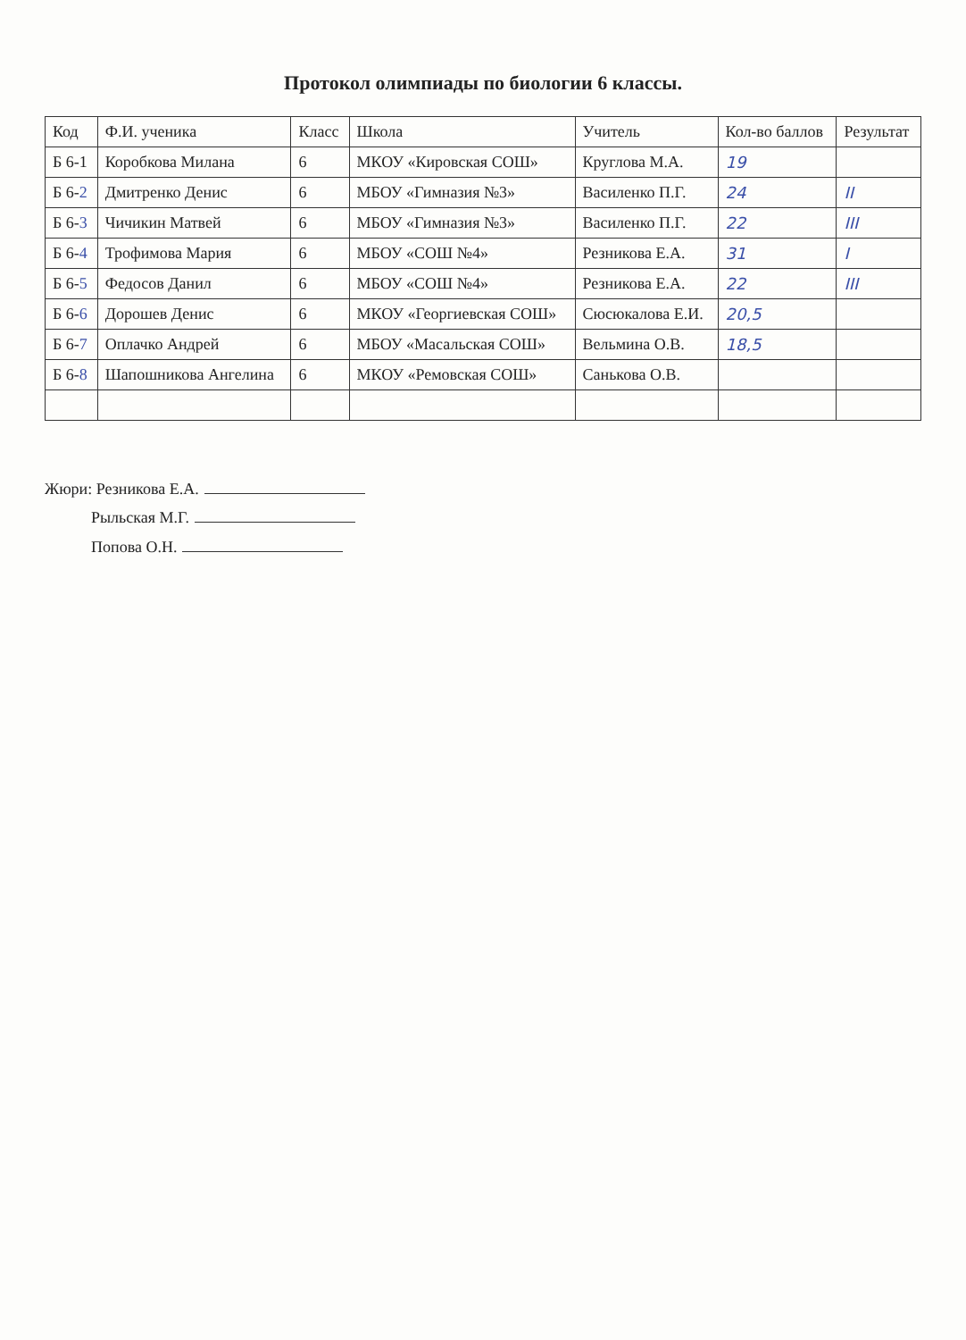Протокол олимпиады по биологии 6 классы.
| Код | Ф.И. ученика | Класс | Школа | Учитель | Кол-во баллов | Результат |
| --- | --- | --- | --- | --- | --- | --- |
| Б 6-1 | Коробкова Милана | 6 | МКОУ «Кировская СОШ» | Круглова М.А. | 19 | |
| Б 6- 2 | Дмитренко Денис | 6 | МБОУ «Гимназия №3» | Василенко П.Г. | 24 | II |
| Б 6- 3 | Чичикин Матвей | 6 | МБОУ «Гимназия №3» | Василенко П.Г. | 22 | III |
| Б 6- 4 | Трофимова Мария | 6 | МБОУ «СОШ №4» | Резникова Е.А. | 31 | I |
| Б 6- 5 | Федосов Данил | 6 | МБОУ «СОШ №4» | Резникова Е.А. | 22 | III |
| Б 6- 6 | Дорошев Денис | 6 | МКОУ «Георгиевская СОШ» | Сюсюкалова Е.И. | 20,5 | |
| Б 6- 7 | Оплачко Андрей | 6 | МБОУ «Масальская СОШ» | Вельмина О.В. | 18,5 | |
| Б 6- 8 | Шапошникова Ангелина | 6 | МКОУ «Ремовская СОШ» | Санькова О.В. | | |
Жюри: Резникова Е.А.
Рыльская М.Г.
Попова О.Н.